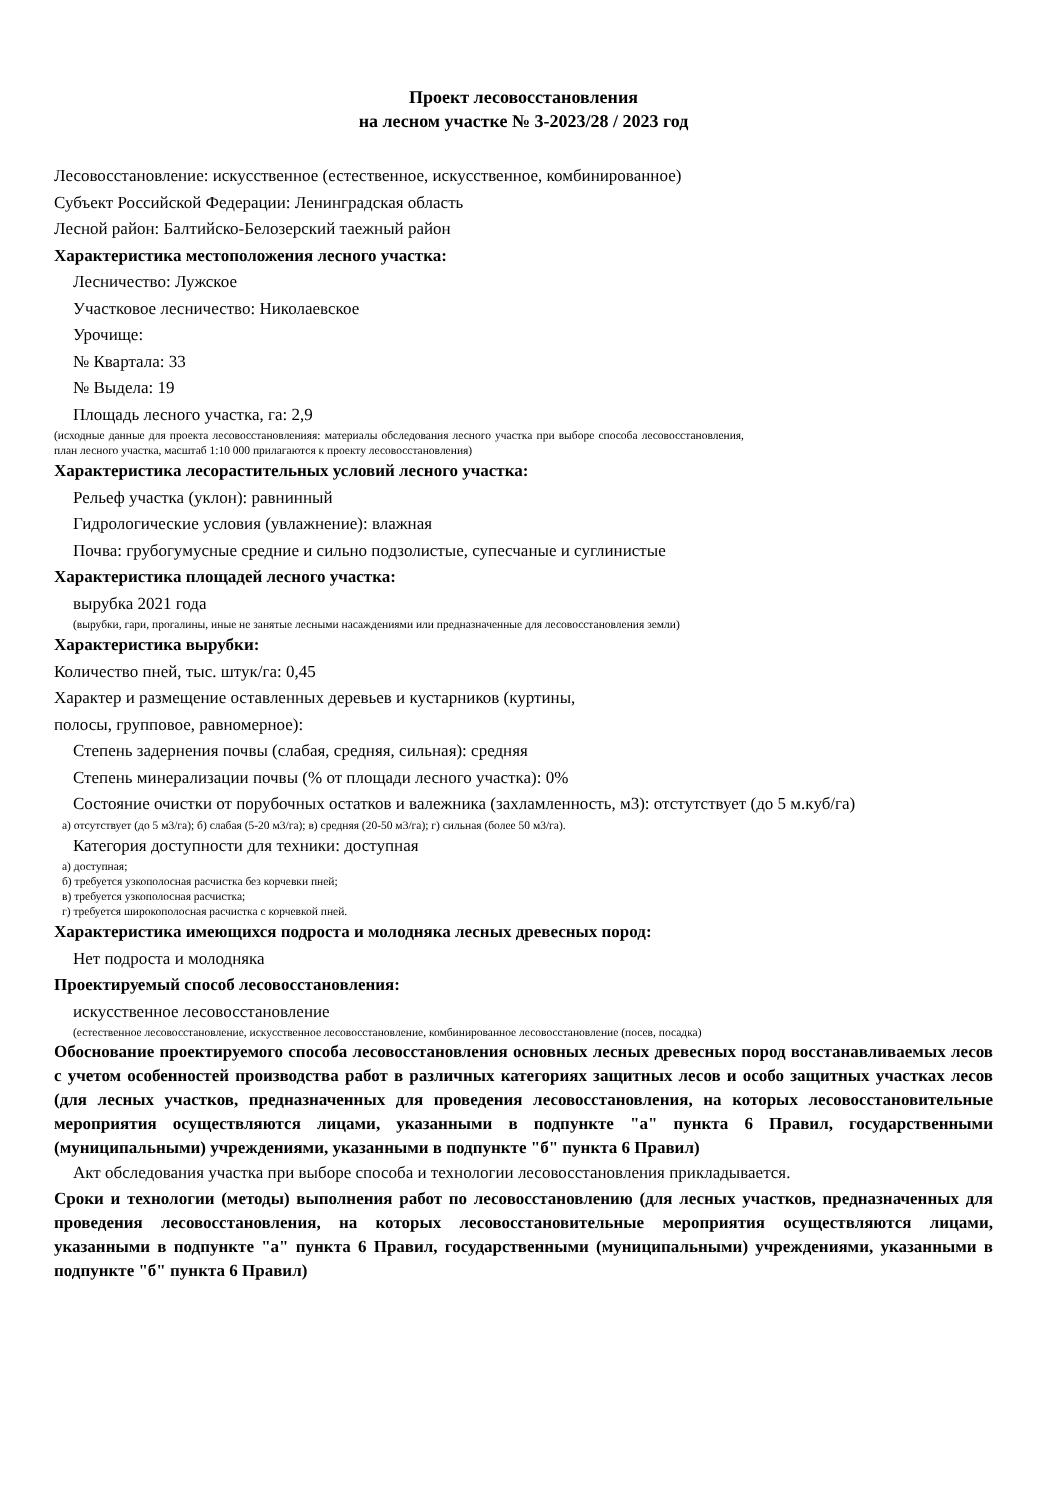Проект лесовосстановления
на лесном участке № 3-2023/28 / 2023 год
Лесовосстановление: искусственное (естественное, искусственное, комбинированное)
Субъект Российской Федерации: Ленинградская область
Лесной район: Балтийско-Белозерский таежный район
Характеристика местоположения лесного участка:
Лесничество: Лужское
Участковое лесничество: Николаевское
Урочище:
№ Квартала: 33
№ Выдела: 19
Площадь лесного участка, га: 2,9
(исходные данные для проекта лесовосстановленияя: материалы обследования лесного участка при выборе способа лесовосстановления, план лесного участка, масштаб 1:10 000 прилагаются к проекту лесовосстановления)
Характеристика лесорастительных условий лесного участка:
Рельеф участка (уклон): равнинный
Гидрологические условия (увлажнение): влажная
Почва: грубогумусные средние и сильно подзолистые, супесчаные и суглинистые
Характеристика площадей лесного участка:
вырубка 2021 года
(вырубки, гари, прогалины, иные не занятые лесными насаждениями или предназначенные для лесовосстановления земли)
Характеристика вырубки:
Количество пней, тыс. штук/га: 0,45
Характер и размещение оставленных деревьев и кустарников (куртины,
полосы, групповое, равномерное):
Степень задернения почвы (слабая, средняя, сильная): средняя
Степень минерализации почвы (% от площади лесного участка): 0%
Состояние очистки от порубочных остатков и валежника (захламленность, м3): отстутствует (до 5 м.куб/га)
а) отсутствует (до 5 м3/га); б) слабая (5-20 м3/га); в) средняя (20-50 м3/га); г) сильная (более 50 м3/га).
Категория доступности для техники: доступная
а) доступная;
б) требуется узкополосная расчистка без корчевки пней;
в) требуется узкополосная расчистка;
г) требуется широкополосная расчистка с корчевкой пней.
Характеристика имеющихся подроста и молодняка лесных древесных пород:
Нет подроста и молодняка
Проектируемый способ лесовосстановления:
искусственное лесовосстановление
(естественное лесовосстановление, искусственное лесовосстановление, комбинированное лесовосстановление (посев, посадка)
Обоснование проектируемого способа лесовосстановления основных лесных древесных пород восстанавливаемых лесов с учетом особенностей производства работ в различных категориях защитных лесов и особо защитных участках лесов (для лесных участков, предназначенных для проведения лесовосстановления, на которых лесовосстановительные мероприятия осуществляются лицами, указанными в подпункте "а" пункта 6 Правил, государственными (муниципальными) учреждениями, указанными в подпункте "б" пункта 6 Правил)
Акт обследования участка при выборе способа и технологии лесовосстановления прикладывается.
Сроки и технологии (методы) выполнения работ по лесовосстановлению (для лесных участков, предназначенных для проведения лесовосстановления, на которых лесовосстановительные мероприятия осуществляются лицами, указанными в подпункте "а" пункта 6 Правил, государственными (муниципальными) учреждениями, указанными в подпункте "б" пункта 6 Правил)